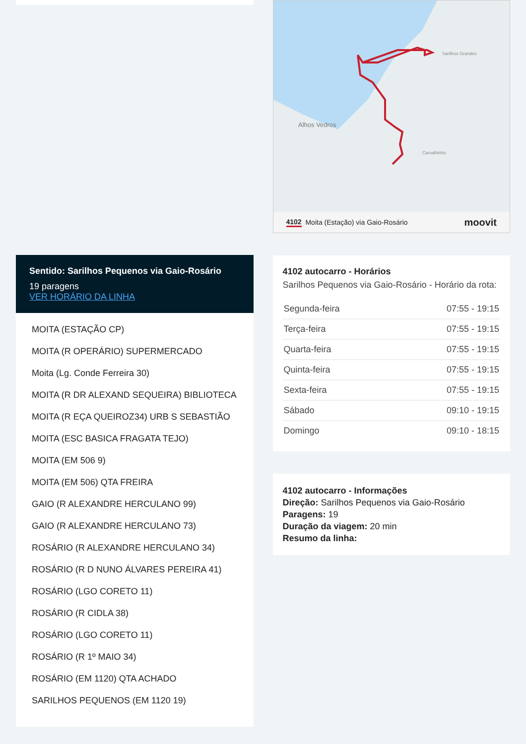Sentido: Sarilhos Pequenos via Gaio-Rosário
19 paragens
VER HORÁRIO DA LINHA
MOITA (ESTAÇÃO CP)
MOITA (R OPERÁRIO) SUPERMERCADO
Moita (Lg. Conde Ferreira 30)
MOITA (R DR ALEXAND SEQUEIRA) BIBLIOTECA
MOITA (R EÇA QUEIROZ34) URB S SEBASTIÃO
MOITA (ESC BASICA FRAGATA TEJO)
MOITA (EM 506 9)
MOITA (EM 506) QTA FREIRA
GAIO (R ALEXANDRE HERCULANO 99)
GAIO (R ALEXANDRE HERCULANO 73)
ROSÁRIO (R ALEXANDRE HERCULANO 34)
ROSÁRIO (R D NUNO ÁLVARES PEREIRA 41)
ROSÁRIO (LGO CORETO 11)
ROSÁRIO (R CIDLA 38)
ROSÁRIO (LGO CORETO 11)
ROSÁRIO (R 1º MAIO 34)
ROSÁRIO (EM 1120) QTA ACHADO
SARILHOS PEQUENOS (EM 1120 19)
Alhos Vedros
Carvalhinho
Sarilhos Grandes
4102 Moita (Estação) via Gaio-Rosário moovit
4102 autocarro - Horários
Sarilhos Pequenos via Gaio-Rosário - Horário da rota:
| Segunda-feira | 07:55 - 19:15 |
| Terça-feira | 07:55 - 19:15 |
| Quarta-feira | 07:55 - 19:15 |
| Quinta-feira | 07:55 - 19:15 |
| Sexta-feira | 07:55 - 19:15 |
| Sábado | 09:10 - 19:15 |
| Domingo | 09:10 - 18:15 |
4102 autocarro - Informações
Direção: Sarilhos Pequenos via Gaio-Rosário
Paragens: 19
Duração da viagem: 20 min
Resumo da linha: